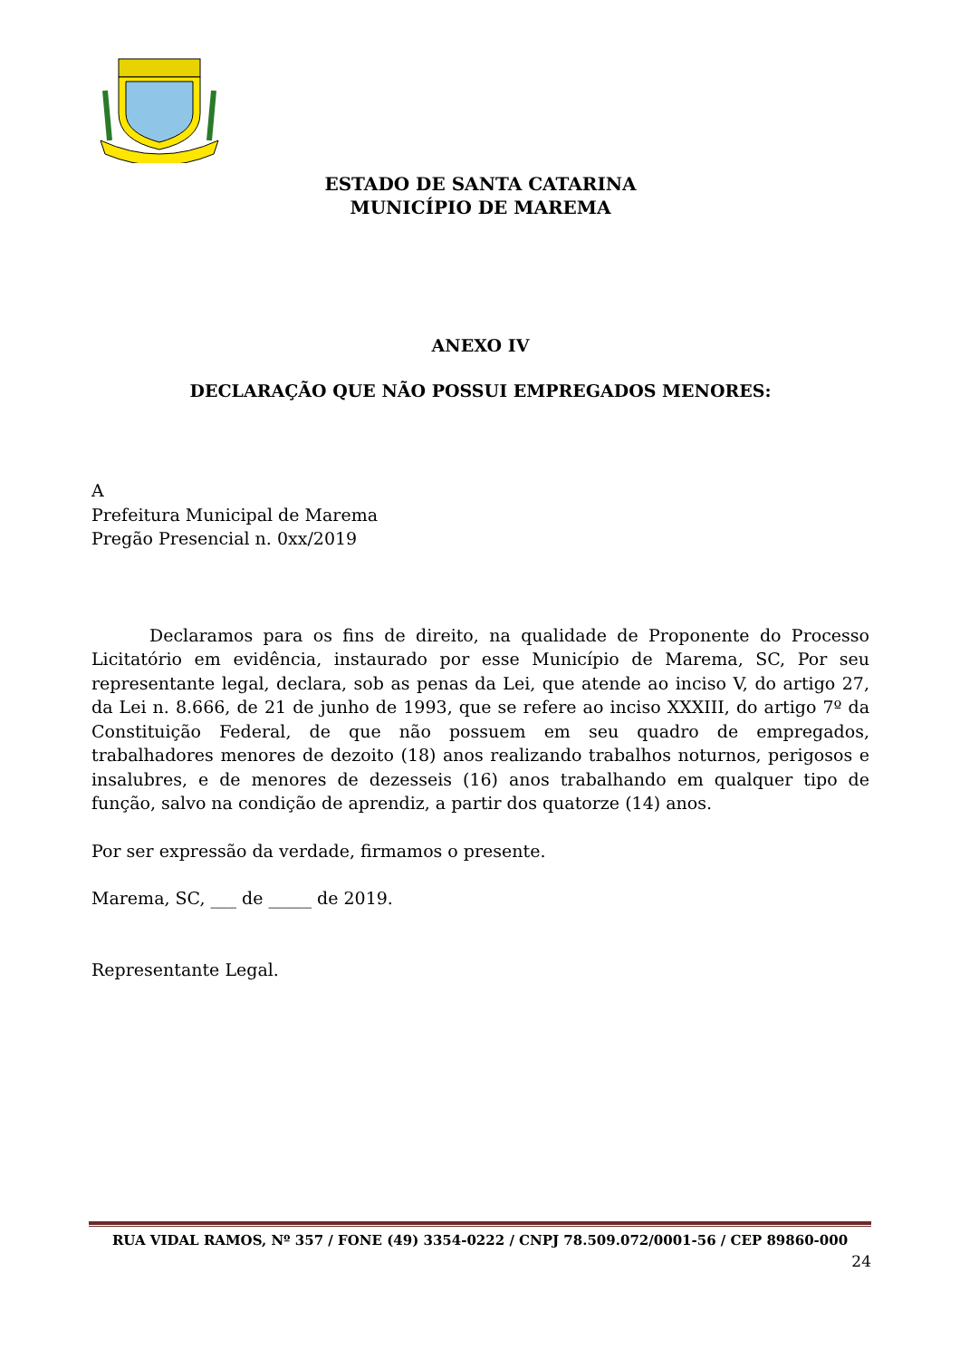ESTADO DE SANTA CATARINA
MUNICÍPIO DE MAREMA
ANEXO IV
DECLARAÇÃO QUE NÃO POSSUI EMPREGADOS MENORES:
A
Prefeitura Municipal de Marema
Pregão Presencial n. 0xx/2019
Declaramos para os fins de direito, na qualidade de Proponente do Processo Licitatório em evidência, instaurado por esse Município de Marema, SC, Por seu representante legal, declara, sob as penas da Lei, que atende ao inciso V, do artigo 27, da Lei n. 8.666, de 21 de junho de 1993, que se refere ao inciso XXXIII, do artigo 7º da Constituição Federal, de que não possuem em seu quadro de empregados, trabalhadores menores de dezoito (18) anos realizando trabalhos noturnos, perigosos e insalubres, e de menores de dezesseis (16) anos trabalhando em qualquer tipo de função, salvo na condição de aprendiz, a partir dos quatorze (14) anos.
Por ser expressão da verdade, firmamos o presente.
Marema, SC, ___ de _____ de 2019.
Representante Legal.
RUA VIDAL RAMOS, Nº 357 / FONE (49) 3354-0222 / CNPJ 78.509.072/0001-56 / CEP 89860-000
24